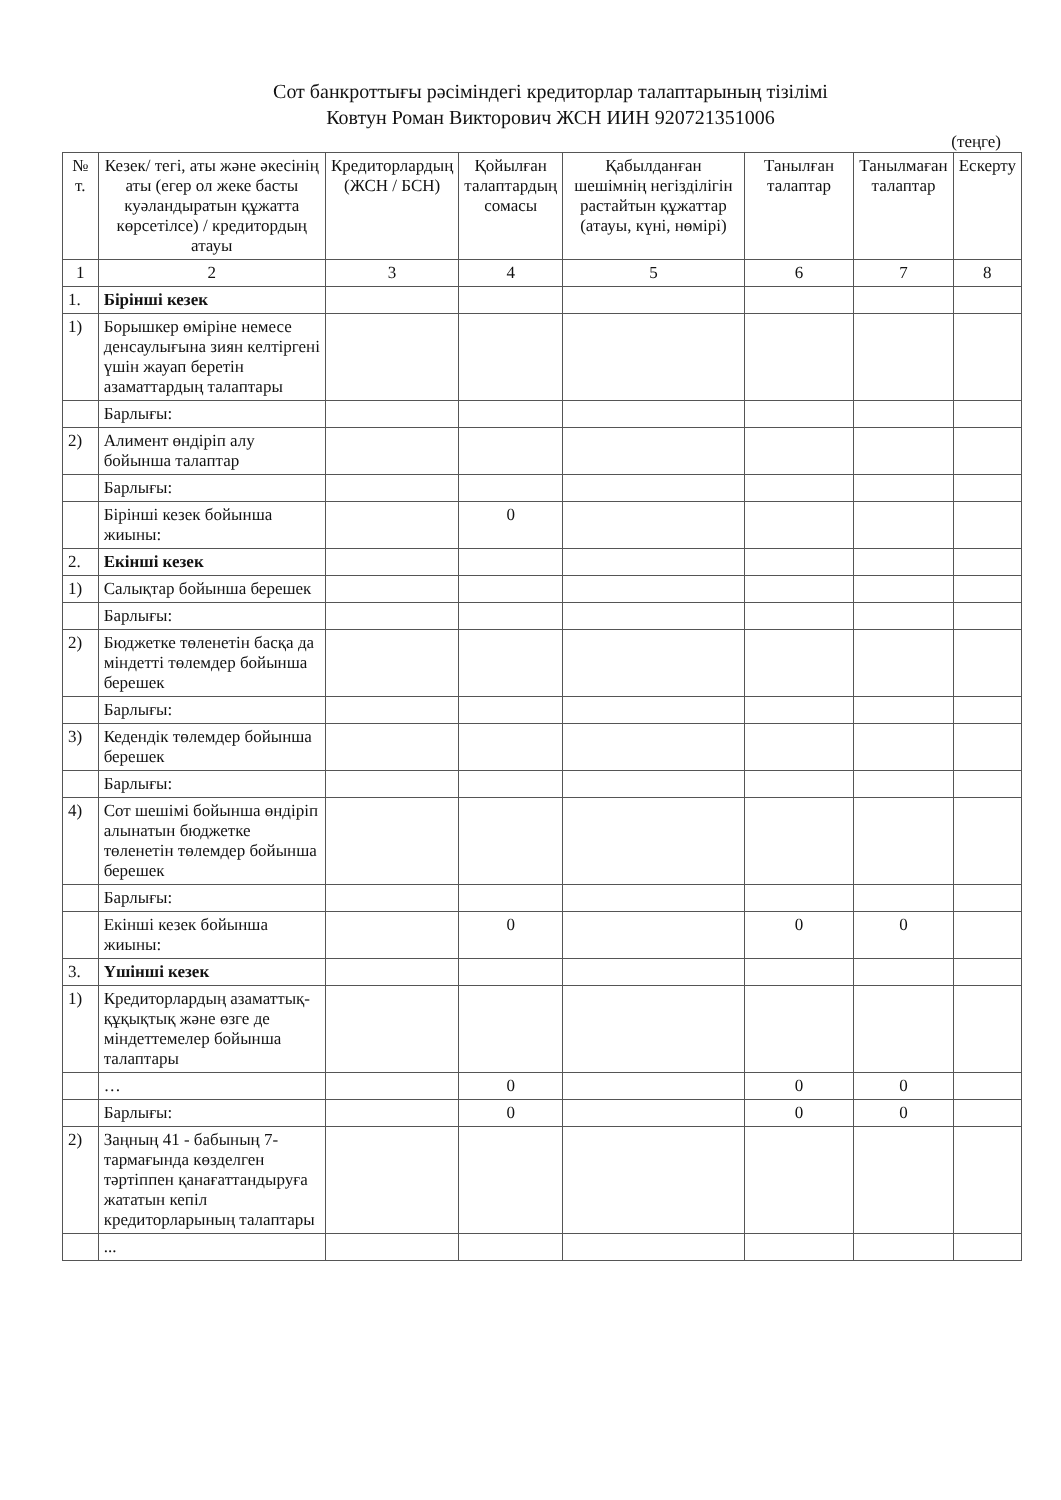Сот банкроттығы рәсіміндегі кредиторлар талаптарының тізілімі
Ковтун Роман Викторович ЖСН ИИН 920721351006
(теңге)
| № т. | Кезек/ тегі, аты және әкесінің аты (егер ол жеке басты куәландыратын құжатта көрсетілсе) / кредитордың атауы | Кредиторлардың (ЖСН / БСН) | Қойылған талаптардың сомасы | Қабылданған шешімнің негізділігін растайтын құжаттар (атауы, күні, нөмірі) | Танылған талаптар | Танылмаған талаптар | Ескерту |
| --- | --- | --- | --- | --- | --- | --- | --- |
| 1 | 2 | 3 | 4 | 5 | 6 | 7 | 8 |
| 1. | Бірінші кезек | | | | | | |
| 1) | Борышкер өміріне немесе денсаулығына зиян келтіргені үшін жауап беретін азаматтардың талаптары | | | | | | |
| | Барлығы: | | | | | | |
| 2) | Алимент өндіріп алу бойынша талаптар | | | | | | |
| | Барлығы: | | | | | | |
| | Бірінші кезек бойынша жиыны: | | 0 | | | | |
| 2. | Екінші кезек | | | | | | |
| 1) | Салықтар бойынша берешек | | | | | | |
| | Барлығы: | | | | | | |
| 2) | Бюджетке төленетін басқа да міндетті төлемдер бойынша берешек | | | | | | |
| | Барлығы: | | | | | | |
| 3) | Кедендік төлемдер бойынша берешек | | | | | | |
| | Барлығы: | | | | | | |
| 4) | Сот шешімі бойынша өндіріп алынатын бюджетке төленетін төлемдер бойынша берешек | | | | | | |
| | Барлығы: | | | | | | |
| | Екінші кезек бойынша жиыны: | | 0 | | 0 | 0 | |
| 3. | Үшінші кезек | | | | | | |
| 1) | Кредиторлардың азаматтық-құқықтық және өзге де міндеттемелер бойынша талаптары | | | | | | |
| | … | | 0 | | 0 | 0 | |
| | Барлығы: | | 0 | | 0 | 0 | |
| 2) | Заңның 41 - бабының 7-тармағында көзделген тәртіппен қанағаттандыруға жататын кепіл кредиторларының талаптары | | | | | | |
| | ... | | | | | | |